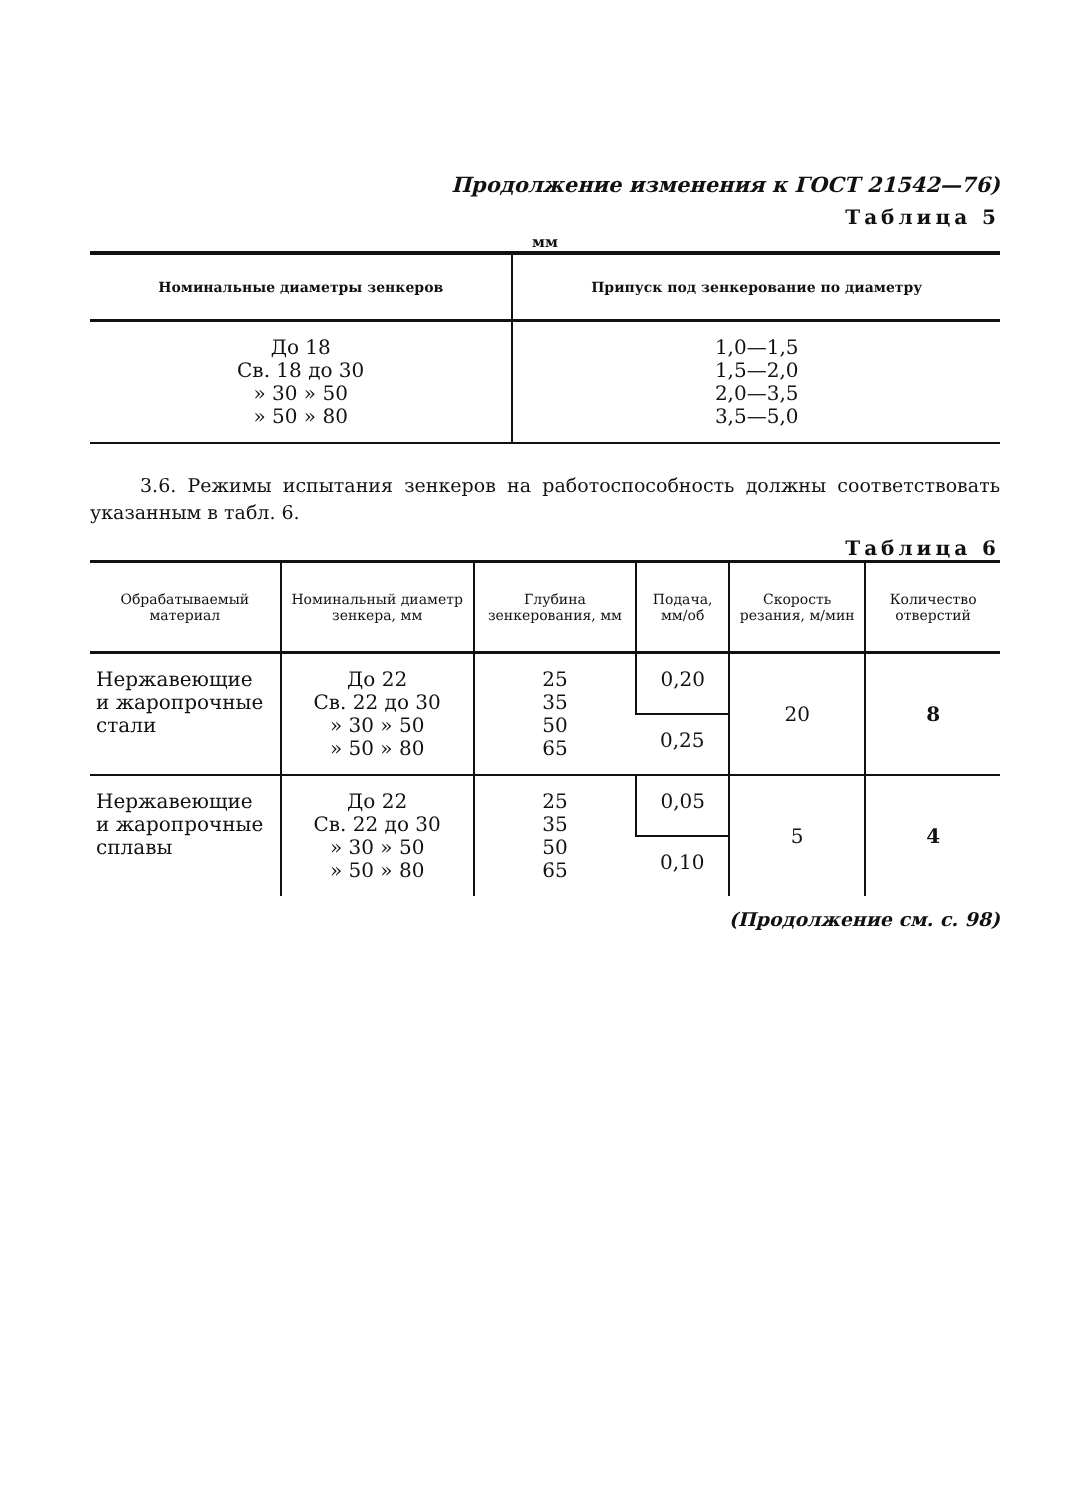Продолжение изменения к ГОСТ 21542—76)
Таблица 5
мм
| Номинальные диаметры зенкеров | Припуск под зенкерование по диаметру |
| --- | --- |
| До 18 Св. 18 до 30 » 30 » 50 » 50 » 80 | 1,0—1,5 1,5—2,0 2,0—3,5 3,5—5,0 |
3.6. Режимы испытания зенкеров на работоспособность должны соответствовать указанным в табл. 6.
Таблица 6
| Обрабатываемый материал | Номинальный диаметр зенкера, мм | Глубина зенкерования, мм | Подача, мм/об | Скорость резания, м/мин | Количество отверстий |
| --- | --- | --- | --- | --- | --- |
| Нержавеющие и жаропрочные стали | До 22 Св. 22 до 30 » 30 » 50 » 50 » 80 | 25 35 50 65 | 0,20 | 20 | 8 |
| | | | 0,25 | | |
| Нержавеющие и жаропрочные сплавы | До 22 Св. 22 до 30 » 30 » 50 » 50 » 80 | 25 35 50 65 | 0,05 | 5 | 4 |
| | | | 0,10 | | |
(Продолжение см. с. 98)